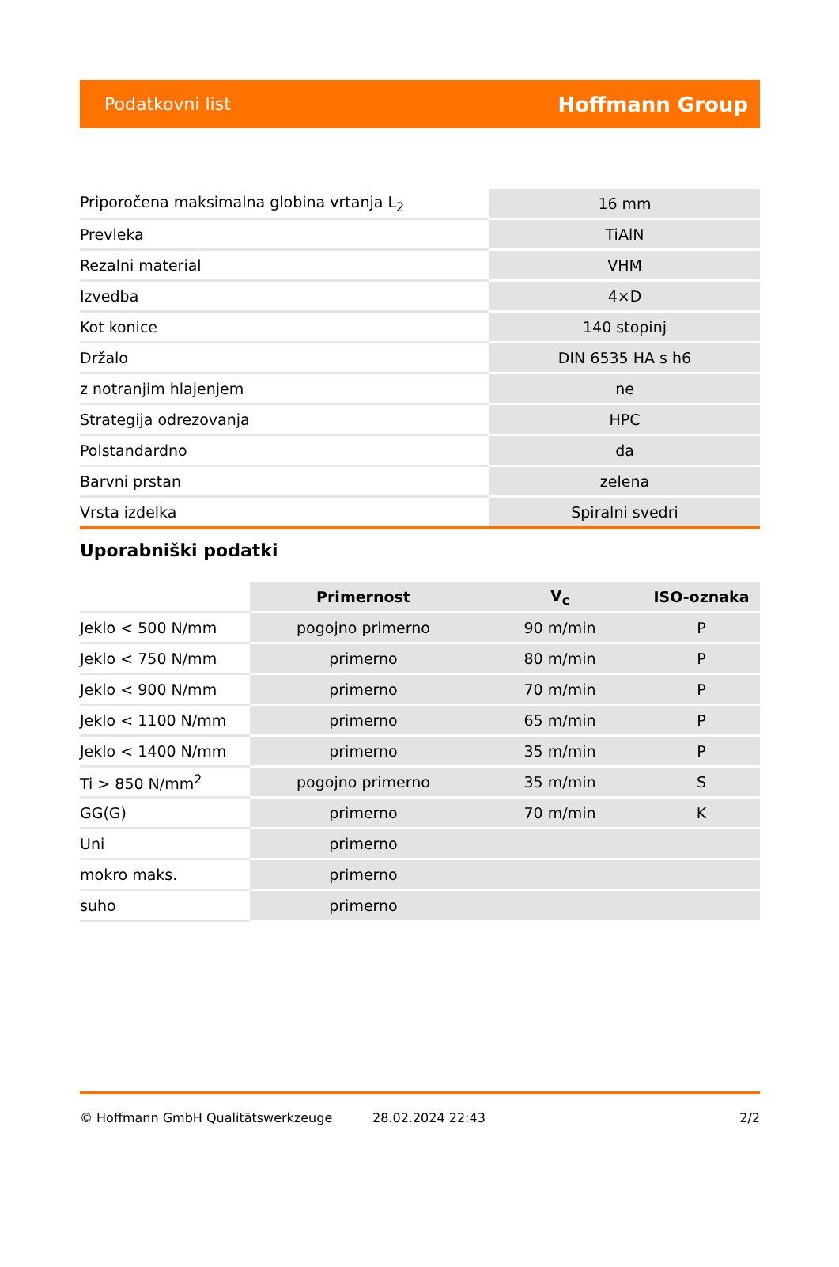Podatkovni list Hoffmann Group
| Priporočena maksimalna globina vrtanja L<sub>2</sub> | 16 mm |
| Prevleka | TiAlN |
| Rezalni material | VHM |
| Izvedba | 4×D |
| Kot konice | 140 stopinj |
| Držalo | DIN 6535 HA s h6 |
| z notranjim hlajenjem | ne |
| Strategija odrezovanja | HPC |
| Polstandardno | da |
| Barvni prstan | zelena |
| Vrsta izdelka | Spiralni svedri |
Uporabniški podatki
| | Primernost | V<sub>c</sub> | ISO-oznaka |
| --- | --- | --- | --- |
| Jeklo < 500 N/mm | pogojno primerno | 90 m/min | P |
| Jeklo < 750 N/mm | primerno | 80 m/min | P |
| Jeklo < 900 N/mm | primerno | 70 m/min | P |
| Jeklo < 1100 N/mm | primerno | 65 m/min | P |
| Jeklo < 1400 N/mm | primerno | 35 m/min | P |
| Ti > 850 N/mm<sup>2</sup> | pogojno primerno | 35 m/min | S |
| GG(G) | primerno | 70 m/min | K |
| Uni | primerno | | |
| mokro maks. | primerno | | |
| suho | primerno | | |
© Hoffmann GmbH Qualitätswerkzeuge 28.02.2024 22:43 2/2